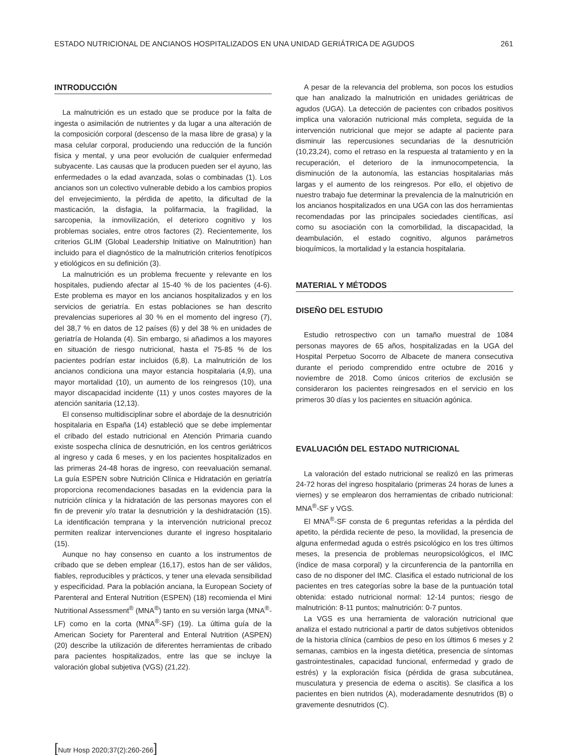ESTADO NUTRICIONAL DE ANCIANOS HOSPITALIZADOS EN UNA UNIDAD GERIÁTRICA DE AGUDOS 261
INTRODUCCIÓN
La malnutrición es un estado que se produce por la falta de ingesta o asimilación de nutrientes y da lugar a una alteración de la composición corporal (descenso de la masa libre de grasa) y la masa celular corporal, produciendo una reducción de la función física y mental, y una peor evolución de cualquier enfermedad subyacente. Las causas que la producen pueden ser el ayuno, las enfermedades o la edad avanzada, solas o combinadas (1). Los ancianos son un colectivo vulnerable debido a los cambios propios del envejecimiento, la pérdida de apetito, la dificultad de la masticación, la disfagia, la polifarmacia, la fragilidad, la sarcopenia, la inmovilización, el deterioro cognitivo y los problemas sociales, entre otros factores (2). Recientemente, los criterios GLIM (Global Leadership Initiative on Malnutrition) han incluido para el diagnóstico de la malnutrición criterios fenotípicos y etiológicos en su definición (3).
La malnutrición es un problema frecuente y relevante en los hospitales, pudiendo afectar al 15-40 % de los pacientes (4-6). Este problema es mayor en los ancianos hospitalizados y en los servicios de geriatría. En estas poblaciones se han descrito prevalencias superiores al 30 % en el momento del ingreso (7), del 38,7 % en datos de 12 países (6) y del 38 % en unidades de geriatría de Holanda (4). Sin embargo, si añadimos a los mayores en situación de riesgo nutricional, hasta el 75-85 % de los pacientes podrían estar incluidos (6,8). La malnutrición de los ancianos condiciona una mayor estancia hospitalaria (4,9), una mayor mortalidad (10), un aumento de los reingresos (10), una mayor discapacidad incidente (11) y unos costes mayores de la atención sanitaria (12,13).
El consenso multidisciplinar sobre el abordaje de la desnutrición hospitalaria en España (14) estableció que se debe implementar el cribado del estado nutricional en Atención Primaria cuando existe sospecha clínica de desnutrición, en los centros geriátricos al ingreso y cada 6 meses, y en los pacientes hospitalizados en las primeras 24-48 horas de ingreso, con reevaluación semanal. La guía ESPEN sobre Nutrición Clínica e Hidratación en geriatría proporciona recomendaciones basadas en la evidencia para la nutrición clínica y la hidratación de las personas mayores con el fin de prevenir y/o tratar la desnutrición y la deshidratación (15). La identificación temprana y la intervención nutricional precoz permiten realizar intervenciones durante el ingreso hospitalario (15).
Aunque no hay consenso en cuanto a los instrumentos de cribado que se deben emplear (16,17), estos han de ser válidos, fiables, reproducibles y prácticos, y tener una elevada sensibilidad y especificidad. Para la población anciana, la European Society of Parenteral and Enteral Nutrition (ESPEN) (18) recomienda el Mini Nutritional Assessment<sup>®</sup> (MNA<sup>®</sup>) tanto en su versión larga (MNA<sup>®</sup>-LF) como en la corta (MNA<sup>®</sup>-SF) (19). La última guía de la American Society for Parenteral and Enteral Nutrition (ASPEN) (20) describe la utilización de diferentes herramientas de cribado para pacientes hospitalizados, entre las que se incluye la valoración global subjetiva (VGS) (21,22).
A pesar de la relevancia del problema, son pocos los estudios que han analizado la malnutrición en unidades geriátricas de agudos (UGA). La detección de pacientes con cribados positivos implica una valoración nutricional más completa, seguida de la intervención nutricional que mejor se adapte al paciente para disminuir las repercusiones secundarias de la desnutrición (10,23,24), como el retraso en la respuesta al tratamiento y en la recuperación, el deterioro de la inmunocompetencia, la disminución de la autonomía, las estancias hospitalarias más largas y el aumento de los reingresos. Por ello, el objetivo de nuestro trabajo fue determinar la prevalencia de la malnutrición en los ancianos hospitalizados en una UGA con las dos herramientas recomendadas por las principales sociedades científicas, así como su asociación con la comorbilidad, la discapacidad, la deambulación, el estado cognitivo, algunos parámetros bioquímicos, la mortalidad y la estancia hospitalaria.
MATERIAL Y MÉTODOS
DISEÑO DEL ESTUDIO
Estudio retrospectivo con un tamaño muestral de 1084 personas mayores de 65 años, hospitalizadas en la UGA del Hospital Perpetuo Socorro de Albacete de manera consecutiva durante el periodo comprendido entre octubre de 2016 y noviembre de 2018. Como únicos criterios de exclusión se consideraron los pacientes reingresados en el servicio en los primeros 30 días y los pacientes en situación agónica.
EVALUACIÓN DEL ESTADO NUTRICIONAL
La valoración del estado nutricional se realizó en las primeras 24-72 horas del ingreso hospitalario (primeras 24 horas de lunes a viernes) y se emplearon dos herramientas de cribado nutricional: MNA<sup>®</sup>-SF y VGS.
El MNA<sup>®</sup>-SF consta de 6 preguntas referidas a la pérdida del apetito, la pérdida reciente de peso, la movilidad, la presencia de alguna enfermedad aguda o estrés psicológico en los tres últimos meses, la presencia de problemas neuropsicológicos, el IMC (índice de masa corporal) y la circunferencia de la pantorrilla en caso de no disponer del IMC. Clasifica el estado nutricional de los pacientes en tres categorías sobre la base de la puntuación total obtenida: estado nutricional normal: 12-14 puntos; riesgo de malnutrición: 8-11 puntos; malnutrición: 0-7 puntos.
La VGS es una herramienta de valoración nutricional que analiza el estado nutricional a partir de datos subjetivos obtenidos de la historia clínica (cambios de peso en los últimos 6 meses y 2 semanas, cambios en la ingesta dietética, presencia de síntomas gastrointestinales, capacidad funcional, enfermedad y grado de estrés) y la exploración física (pérdida de grasa subcutánea, musculatura y presencia de edema o ascitis). Se clasifica a los pacientes en bien nutridos (A), moderadamente desnutridos (B) o gravemente desnutridos (C).
[Nutr Hosp 2020;37(2):260-266]